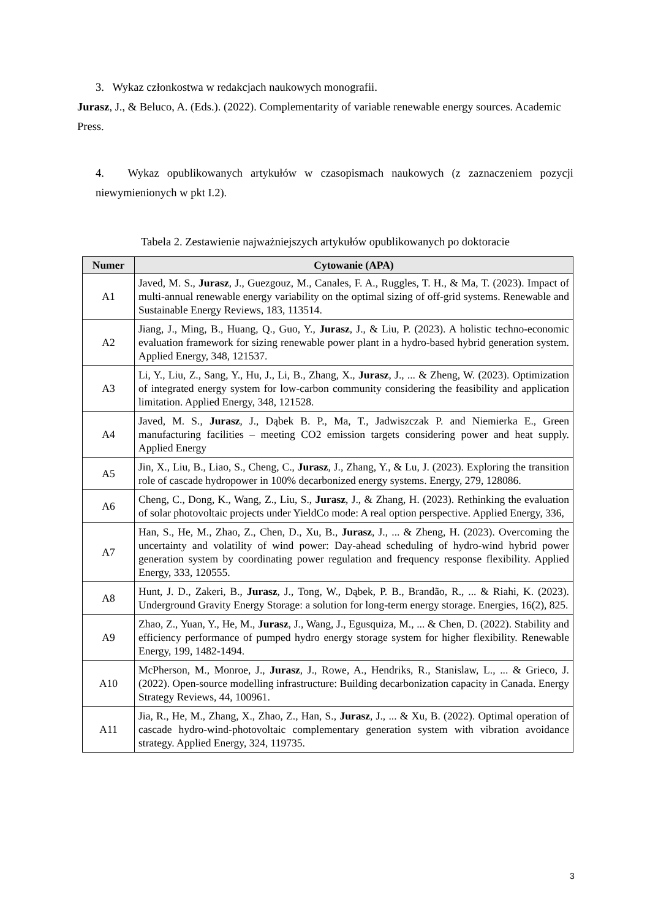3. Wykaz członkostwa w redakcjach naukowych monografii.
Jurasz, J., & Beluco, A. (Eds.). (2022). Complementarity of variable renewable energy sources. Academic Press.
4. Wykaz opublikowanych artykułów w czasopismach naukowych (z zaznaczeniem pozycji niewymienionych w pkt I.2).
Tabela 2. Zestawienie najważniejszych artykułów opublikowanych po doktoracie
| Numer | Cytowanie (APA) |
| --- | --- |
| A1 | Javed, M. S., Jurasz , J., Guezgouz, M., Canales, F. A., Ruggles, T. H., & Ma, T. (2023). Impact of multi-annual renewable energy variability on the optimal sizing of off-grid systems. Renewable and Sustainable Energy Reviews, 183, 113514. |
| A2 | Jiang, J., Ming, B., Huang, Q., Guo, Y., Jurasz , J., & Liu, P. (2023). A holistic techno-economic evaluation framework for sizing renewable power plant in a hydro-based hybrid generation system. Applied Energy, 348, 121537. |
| A3 | Li, Y., Liu, Z., Sang, Y., Hu, J., Li, B., Zhang, X., Jurasz , J., ... & Zheng, W. (2023). Optimization of integrated energy system for low-carbon community considering the feasibility and application limitation. Applied Energy, 348, 121528. |
| A4 | Javed, M. S., Jurasz , J., Dąbek B. P., Ma, T., Jadwiszczak P. and Niemierka E., Green manufacturing facilities – meeting CO2 emission targets considering power and heat supply. Applied Energy |
| A5 | Jin, X., Liu, B., Liao, S., Cheng, C., Jurasz , J., Zhang, Y., & Lu, J. (2023). Exploring the transition role of cascade hydropower in 100% decarbonized energy systems. Energy, 279, 128086. |
| A6 | Cheng, C., Dong, K., Wang, Z., Liu, S., Jurasz , J., & Zhang, H. (2023). Rethinking the evaluation of solar photovoltaic projects under YieldCo mode: A real option perspective. Applied Energy, 336, |
| A7 | Han, S., He, M., Zhao, Z., Chen, D., Xu, B., Jurasz , J., ... & Zheng, H. (2023). Overcoming the uncertainty and volatility of wind power: Day-ahead scheduling of hydro-wind hybrid power generation system by coordinating power regulation and frequency response flexibility. Applied Energy, 333, 120555. |
| A8 | Hunt, J. D., Zakeri, B., Jurasz , J., Tong, W., Dąbek, P. B., Brandão, R., ... & Riahi, K. (2023). Underground Gravity Energy Storage: a solution for long-term energy storage. Energies, 16(2), 825. |
| A9 | Zhao, Z., Yuan, Y., He, M., Jurasz , J., Wang, J., Egusquiza, M., ... & Chen, D. (2022). Stability and efficiency performance of pumped hydro energy storage system for higher flexibility. Renewable Energy, 199, 1482-1494. |
| A10 | McPherson, M., Monroe, J., Jurasz , J., Rowe, A., Hendriks, R., Stanislaw, L., ... & Grieco, J. (2022). Open-source modelling infrastructure: Building decarbonization capacity in Canada. Energy Strategy Reviews, 44, 100961. |
| A11 | Jia, R., He, M., Zhang, X., Zhao, Z., Han, S., Jurasz , J., ... & Xu, B. (2022). Optimal operation of cascade hydro-wind-photovoltaic complementary generation system with vibration avoidance strategy. Applied Energy, 324, 119735. |
3